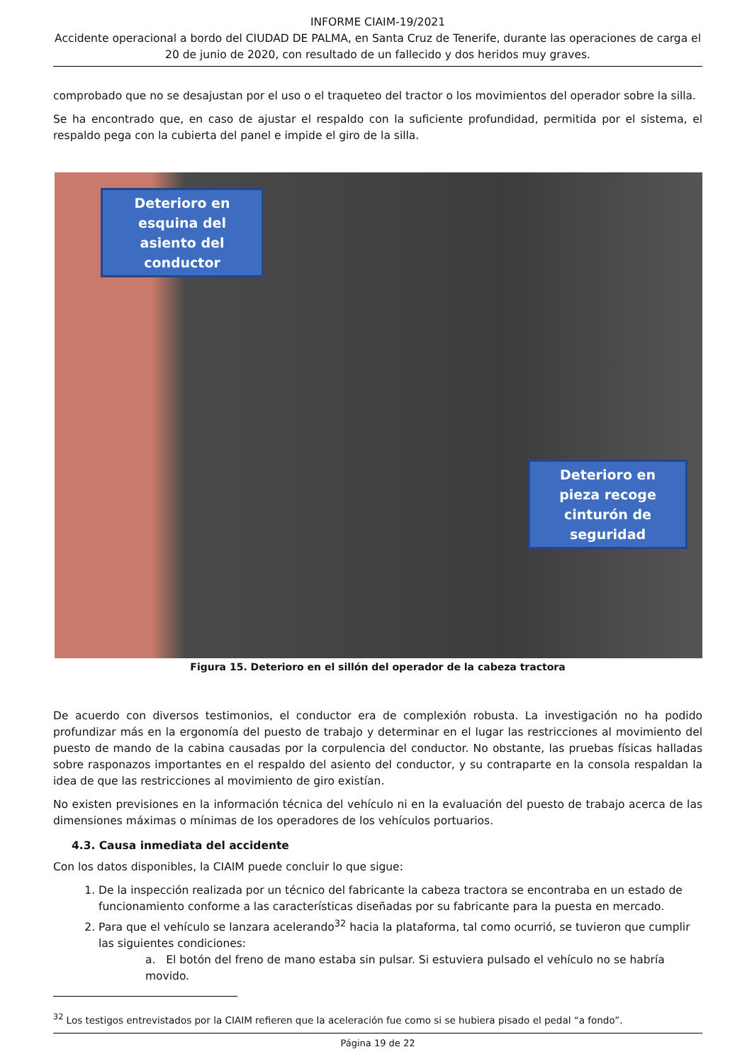INFORME CIAIM-19/2021
Accidente operacional a bordo del CIUDAD DE PALMA, en Santa Cruz de Tenerife, durante las operaciones de carga el 20 de junio de 2020, con resultado de un fallecido y dos heridos muy graves.
comprobado que no se desajustan por el uso o el traqueteo del tractor o los movimientos del operador sobre la silla.
Se ha encontrado que, en caso de ajustar el respaldo con la suficiente profundidad, permitida por el sistema, el respaldo pega con la cubierta del panel e impide el giro de la silla.
Deterioro en esquina del asiento del conductor
Deterioro en pieza recoge cinturón de seguridad
Figura 15. Deterioro en el sillón del operador de la cabeza tractora
De acuerdo con diversos testimonios, el conductor era de complexión robusta. La investigación no ha podido profundizar más en la ergonomía del puesto de trabajo y determinar en el lugar las restricciones al movimiento del puesto de mando de la cabina causadas por la corpulencia del conductor. No obstante, las pruebas físicas halladas sobre rasponazos importantes en el respaldo del asiento del conductor, y su contraparte en la consola respaldan la idea de que las restricciones al movimiento de giro existían.
No existen previsiones en la información técnica del vehículo ni en la evaluación del puesto de trabajo acerca de las dimensiones máximas o mínimas de los operadores de los vehículos portuarios.
4.3. Causa inmediata del accidente
Con los datos disponibles, la CIAIM puede concluir lo que sigue:
1. De la inspección realizada por un técnico del fabricante la cabeza tractora se encontraba en un estado de funcionamiento conforme a las características diseñadas por su fabricante para la puesta en mercado.
2. Para que el vehículo se lanzara acelerando<sup>32</sup> hacia la plataforma, tal como ocurrió, se tuvieron que cumplir las siguientes condiciones:
a. El botón del freno de mano estaba sin pulsar. Si estuviera pulsado el vehículo no se habría movido.
<sup>32</sup> Los testigos entrevistados por la CIAIM refieren que la aceleración fue como si se hubiera pisado el pedal “a fondo”.
Página 19 de 22